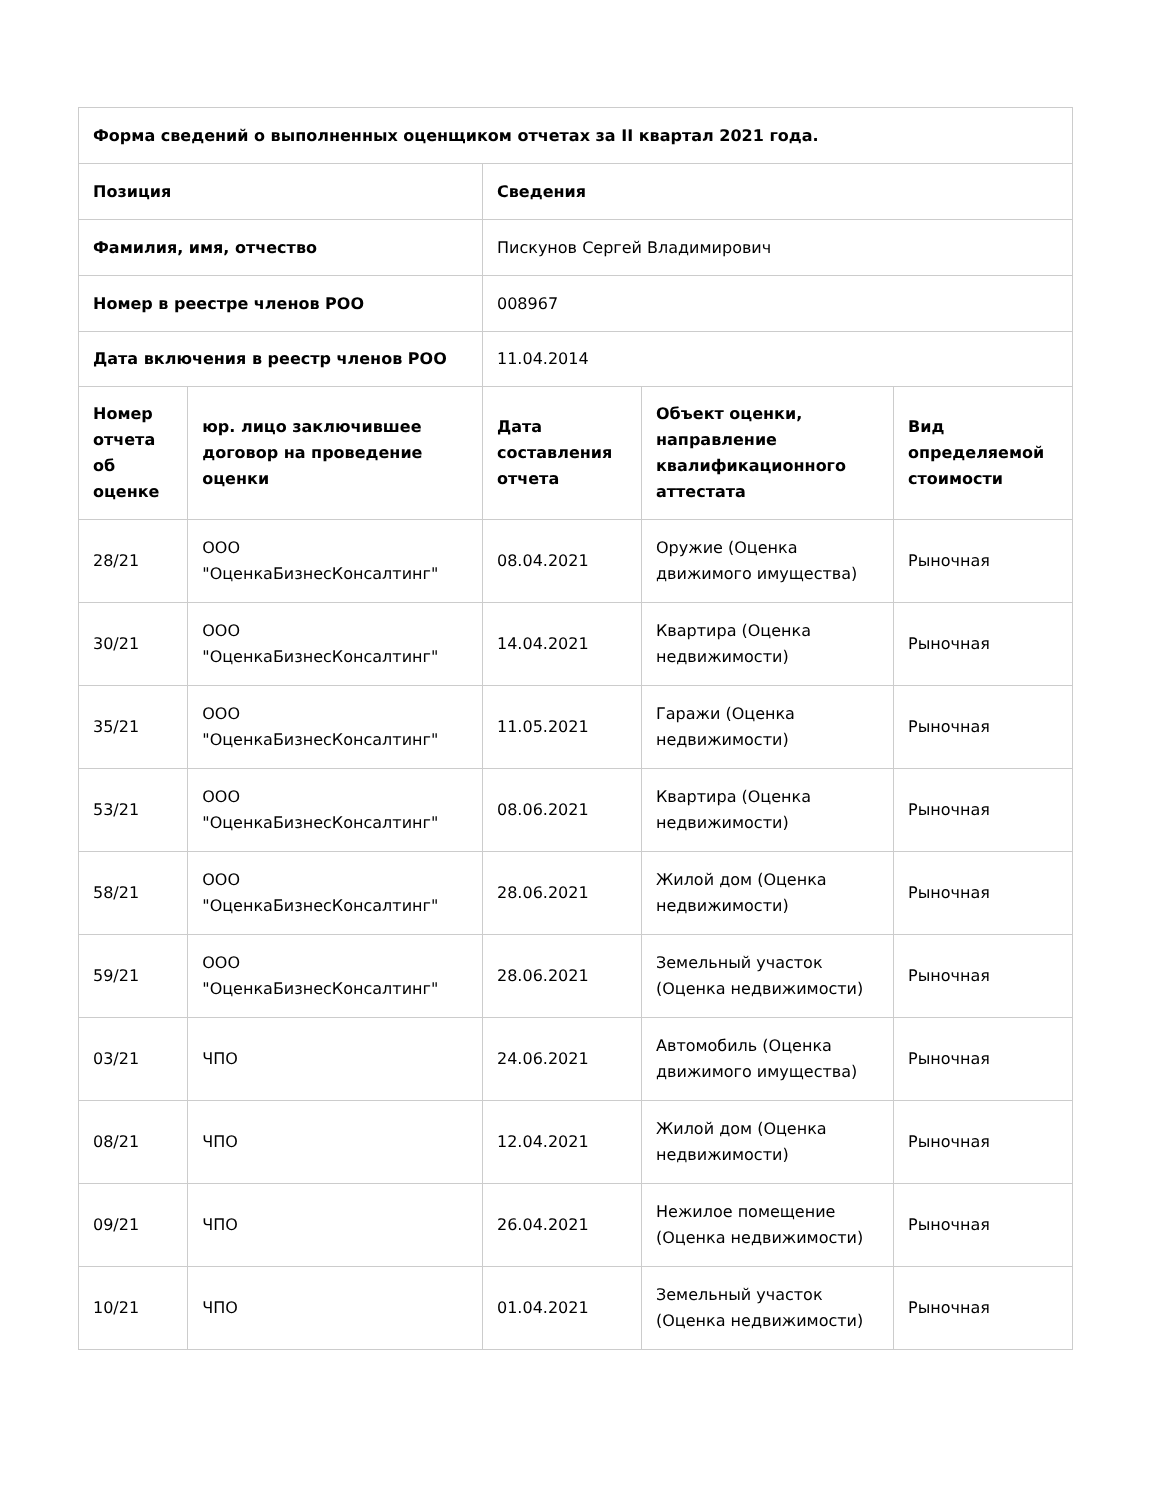| Форма сведений о выполненных оценщиком отчетах за II квартал 2021 года. | | | | |
| --- | --- | --- | --- | --- |
| Позиция | | Сведения | | |
| Фамилия, имя, отчество | | Пискунов Сергей Владимирович | | |
| Номер в реестре членов РОО | | 008967 | | |
| Дата включения в реестр членов РОО | | 11.04.2014 | | |
| Номер отчета об оценке | юр. лицо заключившее договор на проведение оценки | Дата составления отчета | Объект оценки, направление квалификационного аттестата | Вид определяемой стоимости |
| 28/21 | ООО "ОценкаБизнесКонсалтинг" | 08.04.2021 | Оружие (Оценка движимого имущества) | Рыночная |
| 30/21 | ООО "ОценкаБизнесКонсалтинг" | 14.04.2021 | Квартира (Оценка недвижимости) | Рыночная |
| 35/21 | ООО "ОценкаБизнесКонсалтинг" | 11.05.2021 | Гаражи (Оценка недвижимости) | Рыночная |
| 53/21 | ООО "ОценкаБизнесКонсалтинг" | 08.06.2021 | Квартира (Оценка недвижимости) | Рыночная |
| 58/21 | ООО "ОценкаБизнесКонсалтинг" | 28.06.2021 | Жилой дом (Оценка недвижимости) | Рыночная |
| 59/21 | ООО "ОценкаБизнесКонсалтинг" | 28.06.2021 | Земельный участок (Оценка недвижимости) | Рыночная |
| 03/21 | ЧПО | 24.06.2021 | Автомобиль (Оценка движимого имущества) | Рыночная |
| 08/21 | ЧПО | 12.04.2021 | Жилой дом (Оценка недвижимости) | Рыночная |
| 09/21 | ЧПО | 26.04.2021 | Нежилое помещение (Оценка недвижимости) | Рыночная |
| 10/21 | ЧПО | 01.04.2021 | Земельный участок (Оценка недвижимости) | Рыночная |